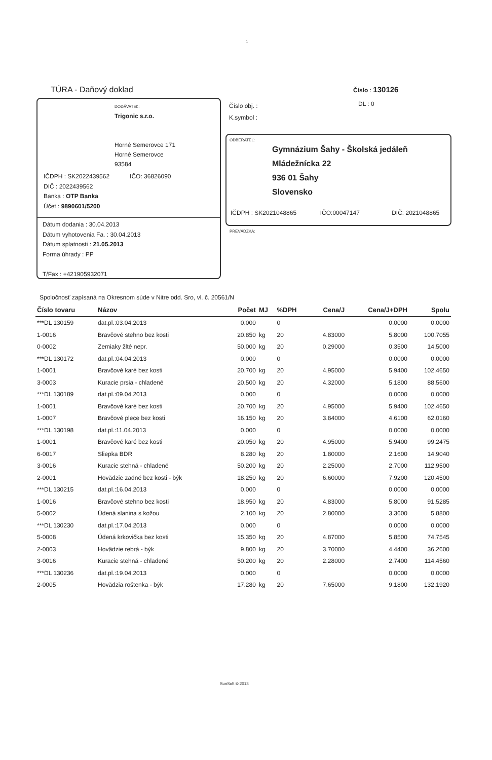1
TÚRA - Daňový doklad Číslo : 130126
Číslo obj. :
K.symbol :
DL : 0
DODÁVATEĽ:
Trigonic s.r.o.
Horné Semerovce 171
Horné Semerovce
93584
IČDPH : SK2022439562 IČO: 36826090
DIČ : 2022439562
Banka : OTP Banka
Účet : 9890601/5200
Dátum dodania : 30.04.2013
Dátum vyhotovenia Fa. : 30.04.2013
Dátum splatnosti : 21.05.2013
Forma úhrady : PP
T/Fax : +421905932071
ODBERATEĽ:
Gymnázium Šahy - Školská jedáleň
Mládežnícka 22
936 01 Šahy
Slovensko
IČDPH : SK2021048865 IČO:00047147 DIČ: 2021048865
PREVÁDZKA:
Spoločnosť zapísaná na Okresnom súde v Nitre odd. Sro, vl. č. 20561/N
| Číslo tovaru | Názov | Počet | MJ | %DPH | Cena/J | Cena/J+DPH | Spolu |
| --- | --- | --- | --- | --- | --- | --- | --- |
| ***DL 130159 | dat.pl.:03.04.2013 | 0.000 | | 0 | | 0.0000 | 0.0000 |
| 1-0016 | Bravčové stehno bez kosti | 20.850 | kg | 20 | 4.83000 | 5.8000 | 100.7055 |
| 0-0002 | Zemiaky žlté nepr. | 50.000 | kg | 20 | 0.29000 | 0.3500 | 14.5000 |
| ***DL 130172 | dat.pl.:04.04.2013 | 0.000 | | 0 | | 0.0000 | 0.0000 |
| 1-0001 | Bravčové karé bez kosti | 20.700 | kg | 20 | 4.95000 | 5.9400 | 102.4650 |
| 3-0003 | Kuracie prsia - chladené | 20.500 | kg | 20 | 4.32000 | 5.1800 | 88.5600 |
| ***DL 130189 | dat.pl.:09.04.2013 | 0.000 | | 0 | | 0.0000 | 0.0000 |
| 1-0001 | Bravčové karé bez kosti | 20.700 | kg | 20 | 4.95000 | 5.9400 | 102.4650 |
| 1-0007 | Bravčové plece bez kosti | 16.150 | kg | 20 | 3.84000 | 4.6100 | 62.0160 |
| ***DL 130198 | dat.pl.:11.04.2013 | 0.000 | | 0 | | 0.0000 | 0.0000 |
| 1-0001 | Bravčové karé bez kosti | 20.050 | kg | 20 | 4.95000 | 5.9400 | 99.2475 |
| 6-0017 | Sliepka BDR | 8.280 | kg | 20 | 1.80000 | 2.1600 | 14.9040 |
| 3-0016 | Kuracie stehná - chladené | 50.200 | kg | 20 | 2.25000 | 2.7000 | 112.9500 |
| 2-0001 | Hovädzie zadné bez kosti - býk | 18.250 | kg | 20 | 6.60000 | 7.9200 | 120.4500 |
| ***DL 130215 | dat.pl.:16.04.2013 | 0.000 | | 0 | | 0.0000 | 0.0000 |
| 1-0016 | Bravčové stehno bez kosti | 18.950 | kg | 20 | 4.83000 | 5.8000 | 91.5285 |
| 5-0002 | Údená slanina s kožou | 2.100 | kg | 20 | 2.80000 | 3.3600 | 5.8800 |
| ***DL 130230 | dat.pl.:17.04.2013 | 0.000 | | 0 | | 0.0000 | 0.0000 |
| 5-0008 | Údená krkovička bez kosti | 15.350 | kg | 20 | 4.87000 | 5.8500 | 74.7545 |
| 2-0003 | Hovädzie rebrá - býk | 9.800 | kg | 20 | 3.70000 | 4.4400 | 36.2600 |
| 3-0016 | Kuracie stehná - chladené | 50.200 | kg | 20 | 2.28000 | 2.7400 | 114.4560 |
| ***DL 130236 | dat.pl.:19.04.2013 | 0.000 | | 0 | | 0.0000 | 0.0000 |
| 2-0005 | Hovädzia roštenka - býk | 17.280 | kg | 20 | 7.65000 | 9.1800 | 132.1920 |
SunSoft © 2013